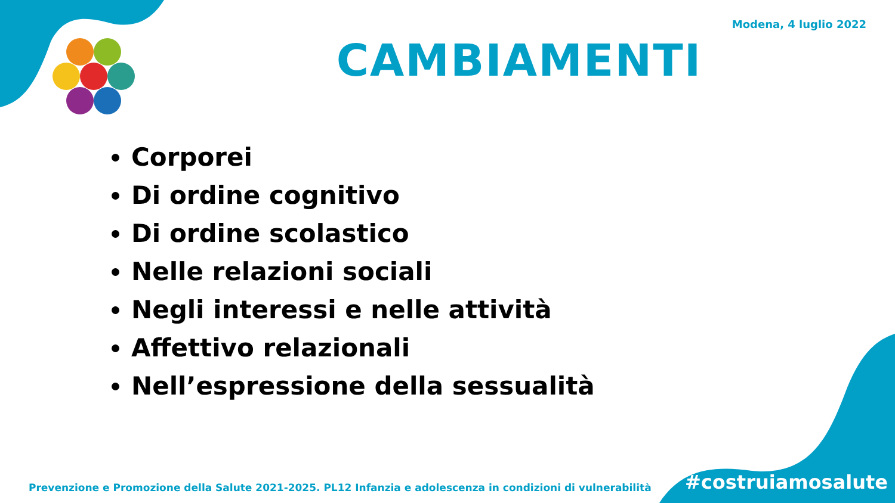Modena, 4 luglio 2022
CAMBIAMENTI
Corporei
Di ordine cognitivo
Di ordine scolastico
Nelle relazioni sociali
Negli interessi e nelle attività
Affettivo relazionali
Nell’espressione della sessualità
Prevenzione e Promozione della Salute 2021-2025. PL12 Infanzia e adolescenza in condizioni di vulnerabilità
#costruiamosalute